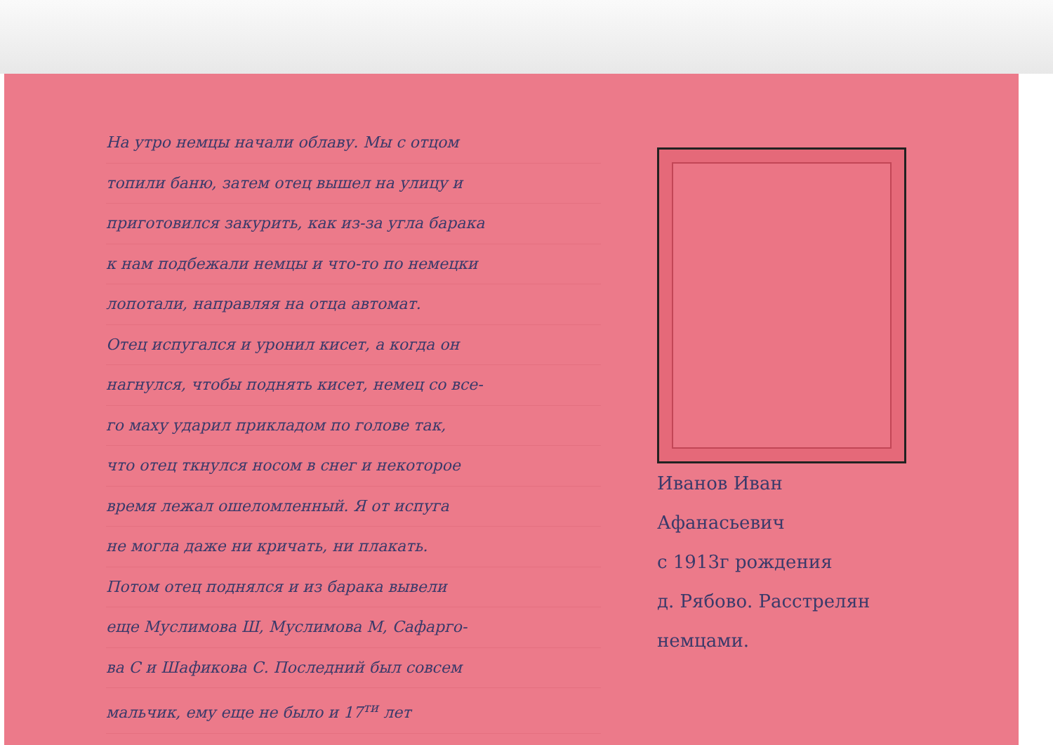На утро немцы начали облаву. Мы с отцом
топили баню, затем отец вышел на улицу и
приготовился закурить, как из-за угла барака
к нам подбежали немцы и что-то по немецки
лопотали, направляя на отца автомат.
Отец испугался и уронил кисет, а когда он
нагнулся, чтобы поднять кисет, немец со все-
го маху ударил прикладом по голове так,
что отец ткнулся носом в снег и некоторое
время лежал ошеломленный. Я от испуга
не могла даже ни кричать, ни плакать.
Потом отец поднялся и из барака вывели
еще Муслимова Ш, Муслимова М, Сафарго-
ва С и Шафикова С. Последний был совсем
мальчик, ему еще не было и 17<sup>ти</sup> лет
Иванов Иван
Афанасьевич
с 1913г рождения
д. Рябово. Расстрелян
немцами.